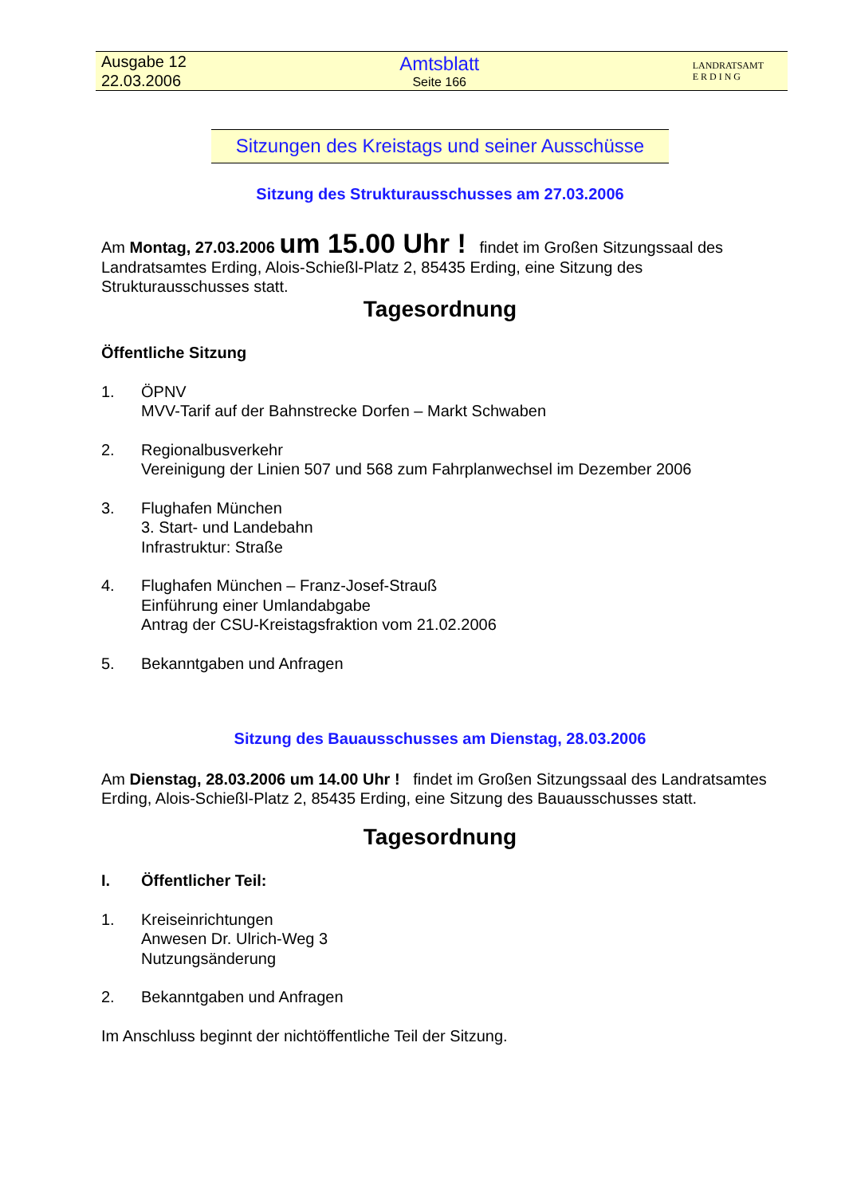Ausgabe 12
22.03.2006
Amtsblatt
Seite 166
LANDRATSAMT
E R D I N G
Sitzungen des Kreistags und seiner Ausschüsse
Sitzung des Strukturausschusses am 27.03.2006
Am Montag, 27.03.2006 um 15.00 Uhr ! findet im Großen Sitzungssaal des Landratsamtes Erding, Alois-Schießl-Platz 2, 85435 Erding, eine Sitzung des Strukturausschusses statt.
Tagesordnung
Öffentliche Sitzung
1. ÖPNV
MVV-Tarif auf der Bahnstrecke Dorfen – Markt Schwaben
2. Regionalbusverkehr
Vereinigung der Linien 507 und 568 zum Fahrplanwechsel im Dezember 2006
3. Flughafen München
3. Start- und Landebahn
Infrastruktur: Straße
4. Flughafen München – Franz-Josef-Strauß
Einführung einer Umlandabgabe
Antrag der CSU-Kreistagsfraktion vom 21.02.2006
5. Bekanntgaben und Anfragen
Sitzung des Bauausschusses am Dienstag, 28.03.2006
Am Dienstag, 28.03.2006 um 14.00 Uhr ! findet im Großen Sitzungssaal des Landratsamtes Erding, Alois-Schießl-Platz 2, 85435 Erding, eine Sitzung des Bauausschusses statt.
Tagesordnung
I. Öffentlicher Teil:
1. Kreiseinrichtungen
Anwesen Dr. Ulrich-Weg 3
Nutzungsänderung
2. Bekanntgaben und Anfragen
Im Anschluss beginnt der nichtöffentliche Teil der Sitzung.